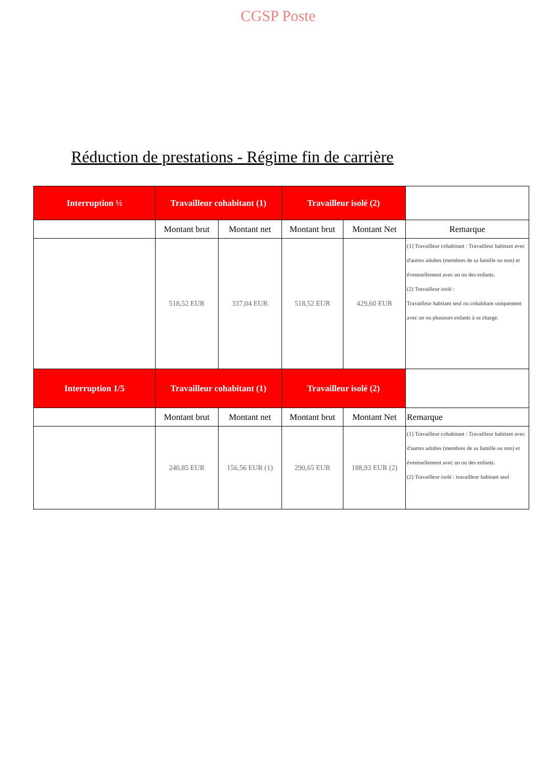CGSP Poste
Réduction de prestations - Régime fin de carrière
| Interruption ½ | Travailleur cohabitant (1) | | Travailleur isolé (2) | | |
| | Montant brut | Montant net | Montant brut | Montant Net | Remarque |
| | 518,52 EUR | 337,04 EUR | 518,52 EUR | 429,60 EUR | (1) Travailleur cohabitant : Travailleur habitant avec d'autres adultes (membres de sa famille ou non) et éventuellement avec un ou des enfants. (2) Travailleur isolé : Travailleur habitant seul ou cohabitant uniquement avec un ou plusieurs enfants à sa charge. |
| Interruption 1/5 | Travailleur cohabitant (1) | | Travailleur isolé (2) | | |
| | Montant brut | Montant net | Montant brut | Montant Net | Remarque |
| | 240,85 EUR | 156,56 EUR (1) | 290,65 EUR | 188,93 EUR (2) | (1) Travailleur cohabitant : Travailleur habitant avec d'autres adultes (membres de sa famille ou non) et éventuellement avec un ou des enfants. (2) Travailleur isolé : travailleur habitant seul |